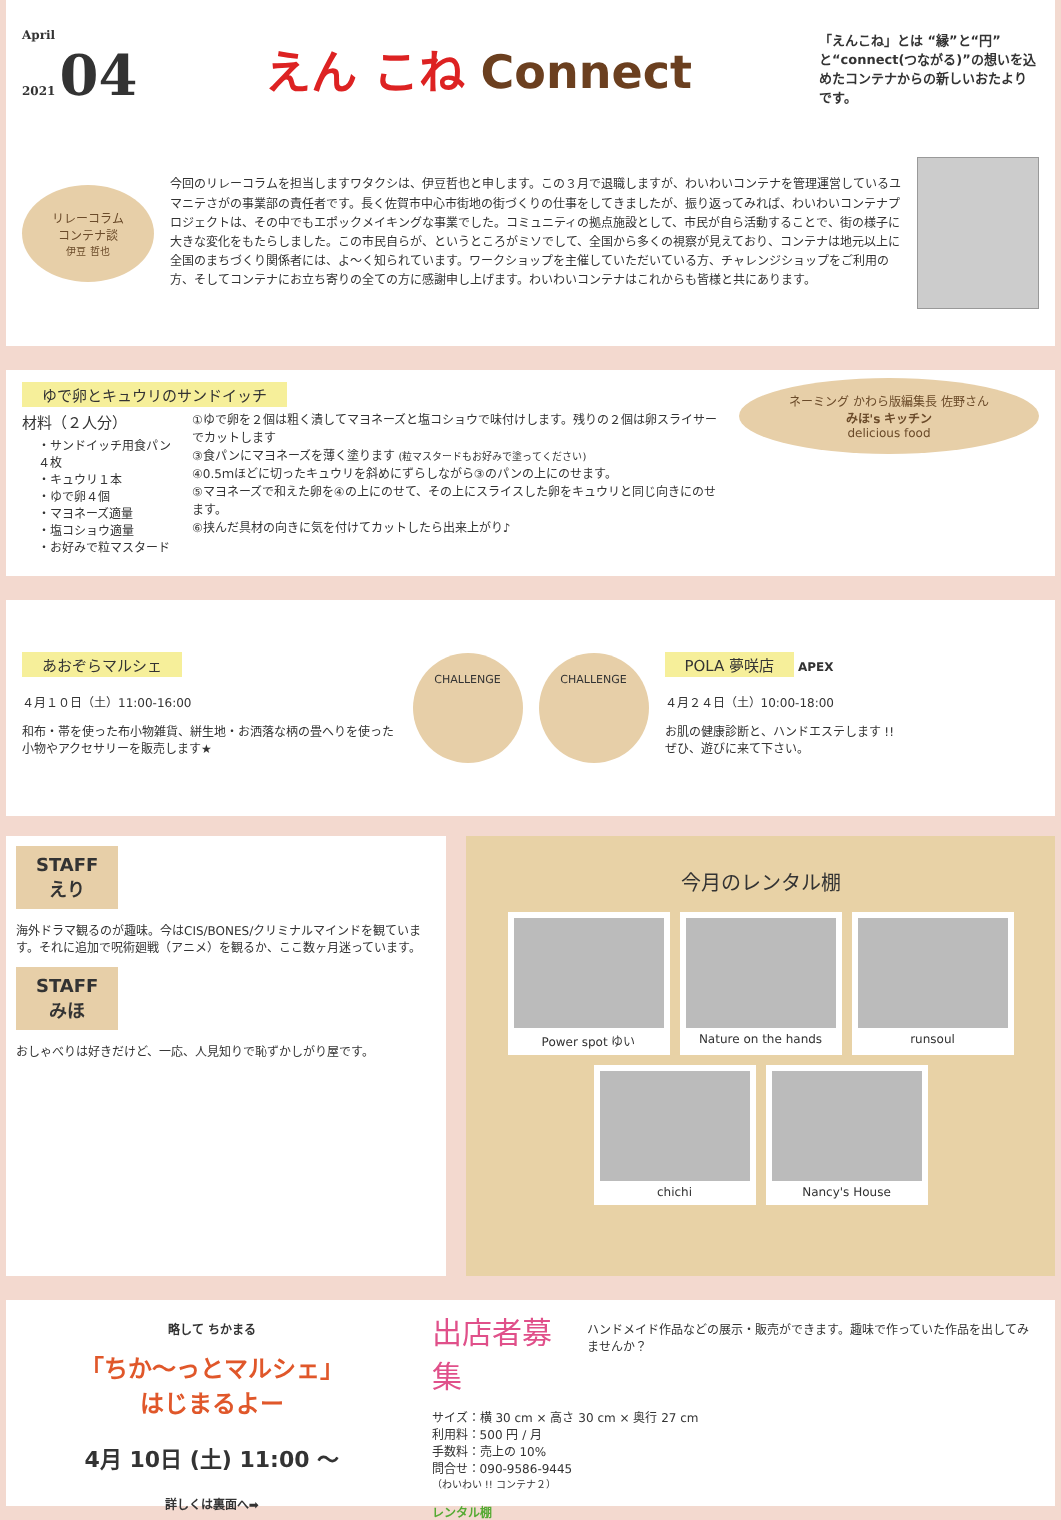April
2021 04
えん こね Connect
「えんこね」とは “縁”と“円”と“connect(つながる)”の想いを込めたコンテナからの新しいおたよりです。
リレーコラム
コンテナ談
伊豆 哲也
今回のリレーコラムを担当しますワタクシは、伊豆哲也と申します。この３月で退職しますが、わいわいコンテナを管理運営しているユマニテさがの事業部の責任者です。長く佐賀市中心市街地の街づくりの仕事をしてきましたが、振り返ってみれば、わいわいコンテナプロジェクトは、その中でもエポックメイキングな事業でした。コミュニティの拠点施設として、市民が自ら活動することで、街の様子に大きな変化をもたらしました。この市民自らが、というところがミソでして、全国から多くの視察が見えており、コンテナは地元以上に全国のまちづくり関係者には、よ～く知られています。ワークショップを主催していただいている方、チャレンジショップをご利用の方、そしてコンテナにお立ち寄りの全ての方に感謝申し上げます。わいわいコンテナはこれからも皆様と共にあります。
ゆで卵とキュウリのサンドイッチ
材料（２人分）
・サンドイッチ用食パン４枚
・キュウリ１本
・ゆで卵４個
・マヨネーズ適量
・塩コショウ適量
・お好みで粒マスタード
①ゆで卵を２個は粗く潰してマヨネーズと塩コショウで味付けします。残りの２個は卵スライサーでカットします
③食パンにマヨネーズを薄く塗ります (粒マスタードもお好みで塗ってください)
④0.5ｍほどに切ったキュウリを斜めにずらしながら③のパンの上にのせます。
⑤マヨネーズで和えた卵を④の上にのせて、その上にスライスした卵をキュウリと同じ向きにのせます。
⑥挟んだ具材の向きに気を付けてカットしたら出来上がり♪
ネーミング かわら版編集長 佐野さん
みほ's キッチン
delicious food
あおぞらマルシェ
４月１０日（土）11:00-16:00
和布・帯を使った布小物雑貨、絣生地・お洒落な柄の畳へりを使った小物やアクセサリーを販売します★
CHALLENGE CHALLENGE
POLA 夢咲店
APEX
４月２４日（土）10:00-18:00
お肌の健康診断と、ハンドエステします !!
ぜひ、遊びに来て下さい。
STAFF
えり
海外ドラマ観るのが趣味。今はCIS/BONES/クリミナルマインドを観ています。それに追加で呪術廻戦（アニメ）を観るか、ここ数ヶ月迷っています。
STAFF
みほ
おしゃべりは好きだけど、一応、人見知りで恥ずかしがり屋です。
今月のレンタル棚
Power spot ゆい
Nature on the hands
runsoul
chichi
Nancy's House
略して ちかまる
「ちか～っとマルシェ」
はじまるよー
4月 10日 (土) 11:00 ～
詳しくは裏面へ➡
出店者募集
ハンドメイド作品などの展示・販売ができます。趣味で作っていた作品を出してみませんか？
サイズ：横 30 cm × 高さ 30 cm × 奥行 27 cm
利用料：500 円 / 月
手数料：売上の 10%
問合せ：090-9586-9445
（わいわい !! コンテナ２）
レンタル棚